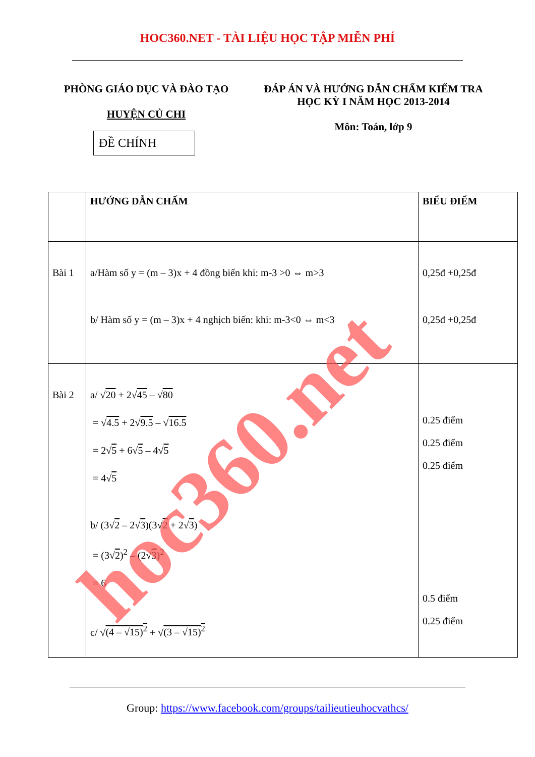HOC360.NET - TÀI LIỆU HỌC TẬP MIỄN PHÍ
PHÒNG GIÁO DỤC VÀ ĐÀO TẠO
HUYỆN CỦ CHI
ĐỀ CHÍNH
ĐÁP ÁN VÀ HƯỚNG DẪN CHẤM KIỂM TRA
HỌC KỲ I NĂM HỌC 2013-2014
Môn: Toán, lớp 9
| | HƯỚNG DẪN CHẤM | BIỂU ĐIỂM |
| Bài 1 | a/Hàm số y = (m – 3)x + 4 đồng biến khi: m-3 >0 ⇔ m>3 b/ Hàm số y = (m – 3)x + 4 nghịch biến: khi: m-3<0 ⇔ m<3 | 0,25đ +0,25đ 0,25đ +0,25đ |
| Bài 2 | a/ √ 20 + 2√ 45 – √ 80 = √ 4.5 + 2√ 9.5 – √ 16.5 = 2√ 5 + 6√ 5 – 4√ 5 = 4√ 5 b/ (3√ 2 – 2√ 3 )(3√ 2 + 2√ 3 ) = (3√ 2 )<sup>2</sup> – (2√ 3 )<sup>2</sup> = 6 c/ √ (4 – √15)<sup>2</sup> + √ (3 – √15)<sup>2</sup> | 0.25 điểm 0.25 điểm 0.25 điểm 0.5 điểm 0.25 điểm |
Group: https://www.facebook.com/groups/tailieutieuhocvathcs/
hoc360.net